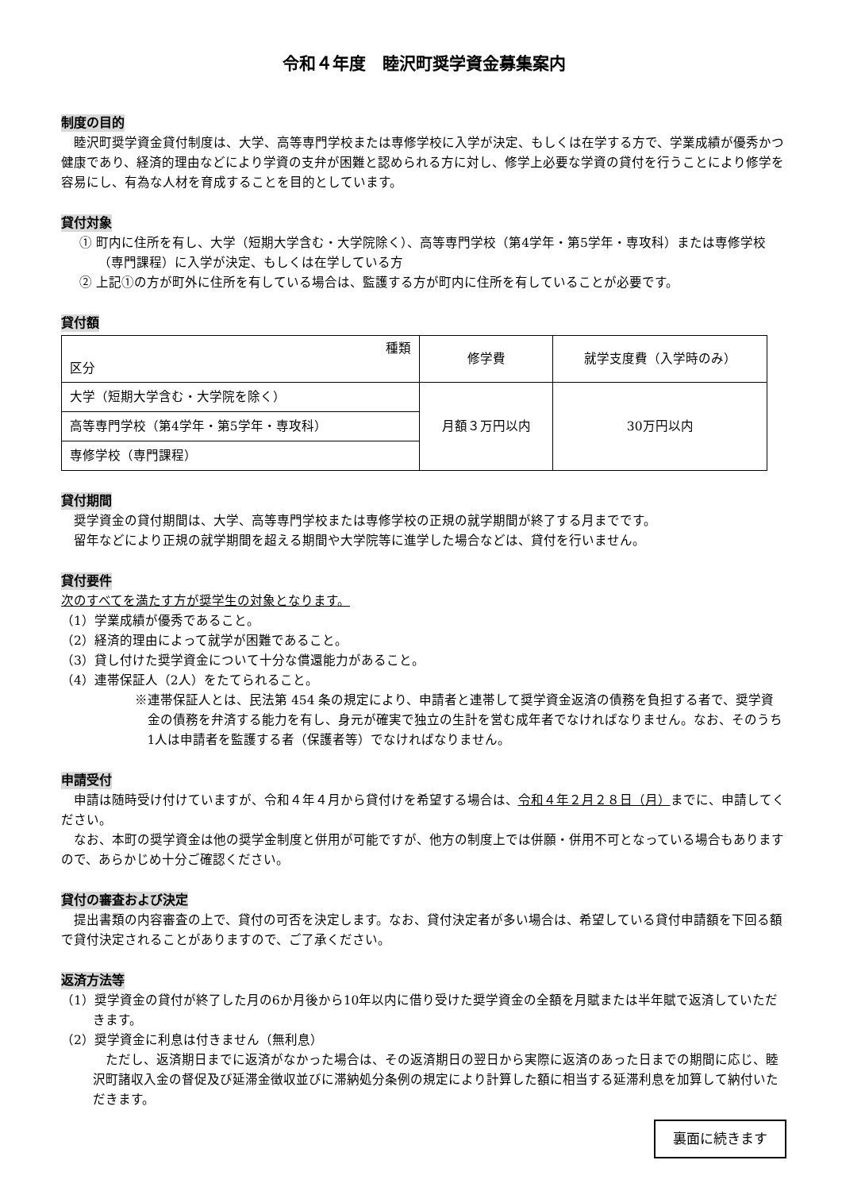令和４年度　睦沢町奨学資金募集案内
制度の目的
睦沢町奨学資金貸付制度は、大学、高等専門学校または専修学校に入学が決定、もしくは在学する方で、学業成績が優秀かつ健康であり、経済的理由などにより学資の支弁が困難と認められる方に対し、修学上必要な学資の貸付を行うことにより修学を容易にし、有為な人材を育成することを目的としています。
貸付対象
① 町内に住所を有し、大学（短期大学含む・大学院除く）、高等専門学校（第4学年・第5学年・専攻科）または専修学校（専門課程）に入学が決定、もしくは在学している方
② 上記①の方が町外に住所を有している場合は、監護する方が町内に住所を有していることが必要です。
貸付額
| 種類 区分 | 修学費 | 就学支度費（入学時のみ） |
| 大学（短期大学含む・大学院を除く） | 月額３万円以内 | 30万円以内 |
| 高等専門学校（第4学年・第5学年・専攻科） | | |
| 専修学校（専門課程） | | |
貸付期間
奨学資金の貸付期間は、大学、高等専門学校または専修学校の正規の就学期間が終了する月までです。
留年などにより正規の就学期間を超える期間や大学院等に進学した場合などは、貸付を行いません。
貸付要件
次のすべてを満たす方が奨学生の対象となります。
（1）学業成績が優秀であること。
（2）経済的理由によって就学が困難であること。
（3）貸し付けた奨学資金について十分な償還能力があること。
（4）連帯保証人（2人）をたてられること。
※連帯保証人とは、民法第 454 条の規定により、申請者と連帯して奨学資金返済の債務を負担する者で、奨学資金の債務を弁済する能力を有し、身元が確実で独立の生計を営む成年者でなければなりません。なお、そのうち1人は申請者を監護する者（保護者等）でなければなりません。
申請受付
申請は随時受け付けていますが、令和４年４月から貸付けを希望する場合は、令和４年２月２８日（月）までに、申請してください。
なお、本町の奨学資金は他の奨学金制度と併用が可能ですが、他方の制度上では併願・併用不可となっている場合もありますので、あらかじめ十分ご確認ください。
貸付の審査および決定
提出書類の内容審査の上で、貸付の可否を決定します。なお、貸付決定者が多い場合は、希望している貸付申請額を下回る額で貸付決定されることがありますので、ご了承ください。
返済方法等
（1）奨学資金の貸付が終了した月の6か月後から10年以内に借り受けた奨学資金の全額を月賦または半年賦で返済していただきます。
（2）奨学資金に利息は付きません（無利息）
ただし、返済期日までに返済がなかった場合は、その返済期日の翌日から実際に返済のあった日までの期間に応じ、睦沢町諸収入金の督促及び延滞金徴収並びに滞納処分条例の規定により計算した額に相当する延滞利息を加算して納付いただきます。
裏面に続きます